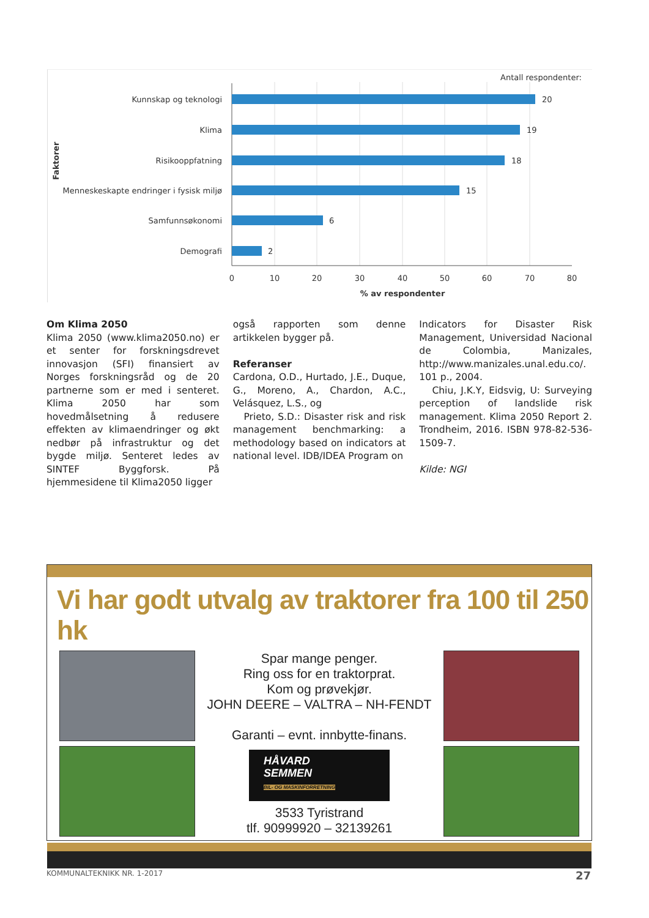Antall respondenter:
Kunnskap og teknologi
Klima
Risikooppfatning
Menneskeskapte endringer i fysisk miljø
Samfunnsøkonomi
Demografi
20
19
18
15
6
2
0
10
20
30
40
50
60
70
80
% av respondenter
Faktorer
Om Klima 2050
Klima 2050 (www.klima2050.no) er et senter for forskningsdrevet innovasjon (SFI) finansiert av Norges forskningsråd og de 20 partnerne som er med i senteret. Klima 2050 har som hovedmålsetning å redusere effekten av klimaendringer og økt nedbør på infrastruktur og det bygde miljø. Senteret ledes av SINTEF Byggforsk. På hjemmesidene til Klima2050 ligger
også rapporten som denne artikkelen bygger på.
Referanser
Cardona, O.D., Hurtado, J.E., Duque, G., Moreno, A., Chardon, A.C., Velásquez, L.S., og
Prieto, S.D.: Disaster risk and risk management benchmarking: a methodology based on indicators at national level. IDB/IDEA Program on
Indicators for Disaster Risk Management, Universidad Nacional de Colombia, Manizales, http://www.manizales.unal.edu.co/. 101 p., 2004.
Chiu, J.K.Y, Eidsvig, U: Surveying perception of landslide risk management. Klima 2050 Report 2. Trondheim, 2016. ISBN 978-82-536-1509-7.
Kilde: NGI
Vi har godt utvalg av traktorer fra 100 til 250 hk
Spar mange penger.
Ring oss for en traktorprat.
Kom og prøvekjør.
JOHN DEERE – VALTRA – NH-FENDT
Garanti – evnt. innbytte-finans.
HÅVARD
SEMMEN
BIL- OG MASKINFORRETNING
3533 Tyristrand
tlf. 90999920 – 32139261
KOMMUNALTEKNIKK NR. 1-2017 27